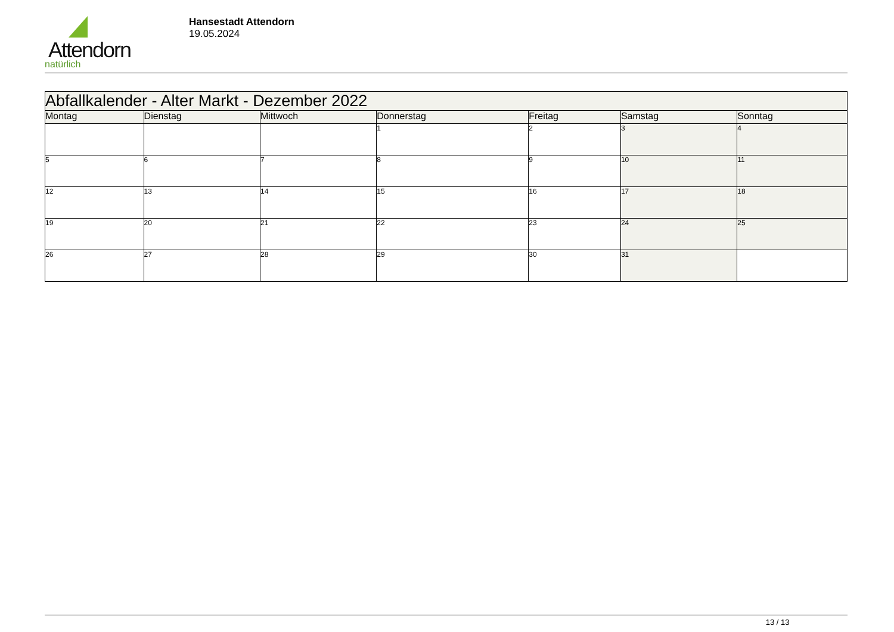Attendorn
natürlich
Hansestadt Attendorn
19.05.2024
| Abfallkalender - Alter Markt - Dezember 2022 | | | | | | |
| --- | --- | --- | --- | --- | --- | --- |
| Montag | Dienstag | Mittwoch | Donnerstag | Freitag | Samstag | Sonntag |
| | | | 1 | 2 | 3 | 4 |
| 5 | 6 | 7 | 8 | 9 | 10 | 11 |
| 12 | 13 | 14 | 15 | 16 | 17 | 18 |
| 19 | 20 | 21 | 22 | 23 | 24 | 25 |
| 26 | 27 | 28 | 29 | 30 | 31 | |
13 / 13